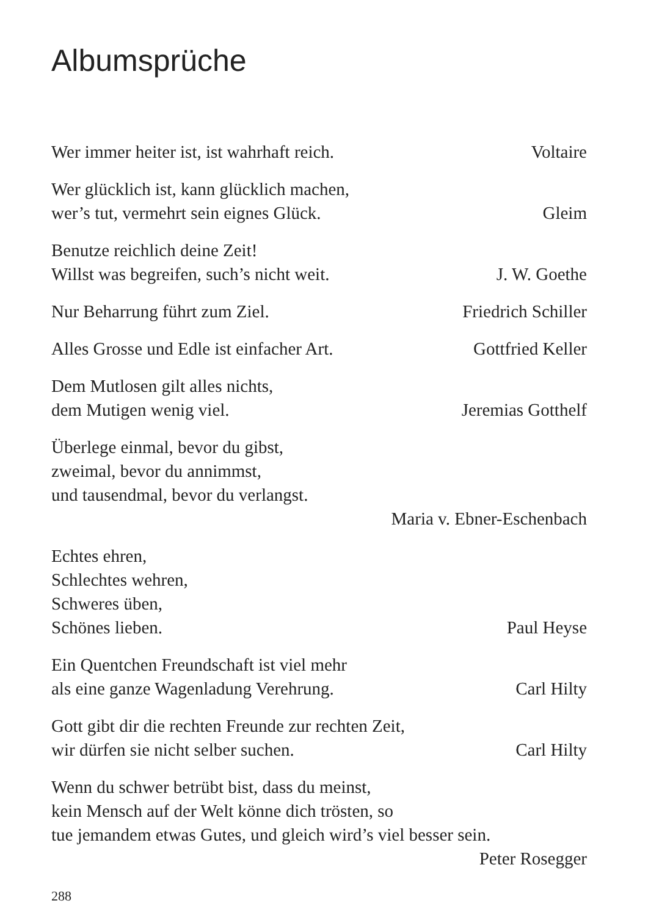Albumsprüche
Wer immer heiter ist, ist wahrhaft reich. Voltaire
Wer glücklich ist, kann glücklich machen,
wer’s tut, vermehrt sein eignes Glück. Gleim
Benutze reichlich deine Zeit!
Willst was begreifen, such’s nicht weit. J. W. Goethe
Nur Beharrung führt zum Ziel. Friedrich Schiller
Alles Grosse und Edle ist einfacher Art. Gottfried Keller
Dem Mutlosen gilt alles nichts,
dem Mutigen wenig viel. Jeremias Gotthelf
Überlege einmal, bevor du gibst,
zweimal, bevor du annimmst,
und tausendmal, bevor du verlangst.
Maria v. Ebner-Eschenbach
Echtes ehren,
Schlechtes wehren,
Schweres üben,
Schönes lieben. Paul Heyse
Ein Quentchen Freundschaft ist viel mehr
als eine ganze Wagenladung Verehrung. Carl Hilty
Gott gibt dir die rechten Freunde zur rechten Zeit,
wir dürfen sie nicht selber suchen. Carl Hilty
Wenn du schwer betrübt bist, dass du meinst,
kein Mensch auf der Welt könne dich trösten, so
tue jemandem etwas Gutes, und gleich wird’s viel besser sein.
Peter Rosegger
288